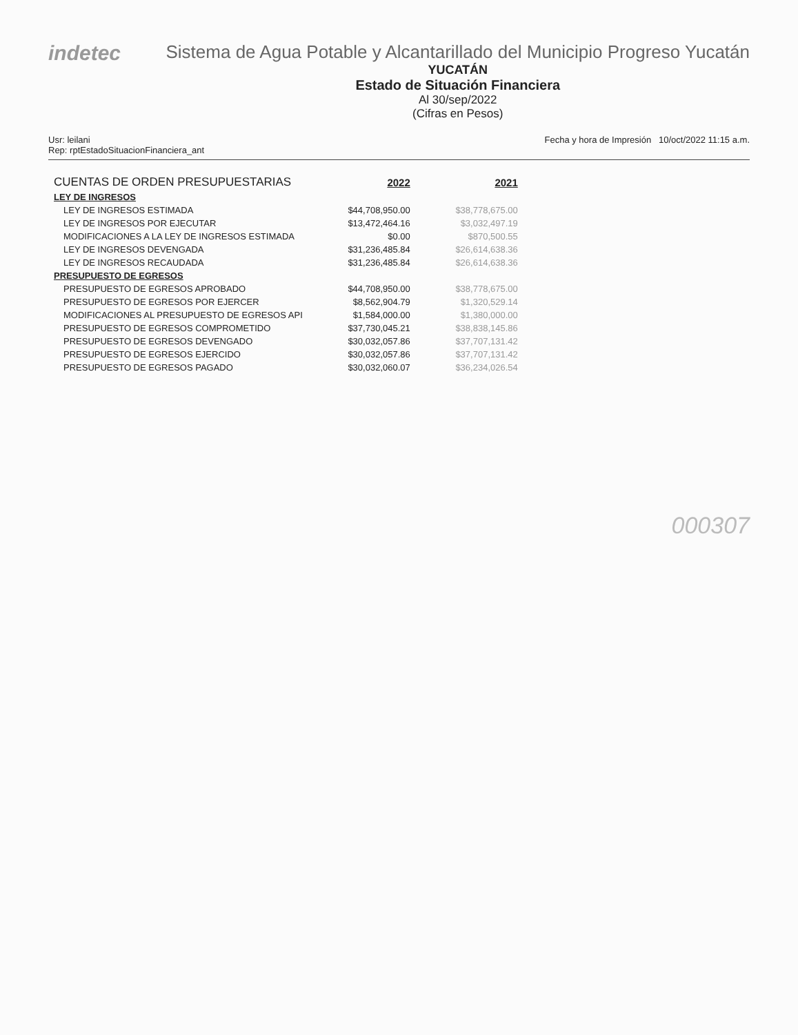indetec
Sistema de Agua Potable y Alcantarillado del Municipio Progreso Yucatán
YUCATÁN
Estado de Situación Financiera
Al 30/sep/2022
(Cifras en Pesos)
Usr: leilani
Rep: rptEstadoSituacionFinanciera_ant
Fecha y hora de Impresión 10/oct/2022 11:15 a.m.
| CUENTAS DE ORDEN PRESUPUESTARIAS | 2022 | 2021 |
| LEY DE INGRESOS | | |
| LEY DE INGRESOS ESTIMADA | $44,708,950.00 | $38,778,675.00 |
| LEY DE INGRESOS POR EJECUTAR | $13,472,464.16 | $3,032,497.19 |
| MODIFICACIONES A LA LEY DE INGRESOS ESTIMADA | $0.00 | $870,500.55 |
| LEY DE INGRESOS DEVENGADA | $31,236,485.84 | $26,614,638.36 |
| LEY DE INGRESOS RECAUDADA | $31,236,485.84 | $26,614,638.36 |
| PRESUPUESTO DE EGRESOS | | |
| PRESUPUESTO DE EGRESOS APROBADO | $44,708,950.00 | $38,778,675.00 |
| PRESUPUESTO DE EGRESOS POR EJERCER | $8,562,904.79 | $1,320,529.14 |
| MODIFICACIONES AL PRESUPUESTO DE EGRESOS API | $1,584,000.00 | $1,380,000.00 |
| PRESUPUESTO DE EGRESOS COMPROMETIDO | $37,730,045.21 | $38,838,145.86 |
| PRESUPUESTO DE EGRESOS DEVENGADO | $30,032,057.86 | $37,707,131.42 |
| PRESUPUESTO DE EGRESOS EJERCIDO | $30,032,057.86 | $37,707,131.42 |
| PRESUPUESTO DE EGRESOS PAGADO | $30,032,060.07 | $36,234,026.54 |
000307